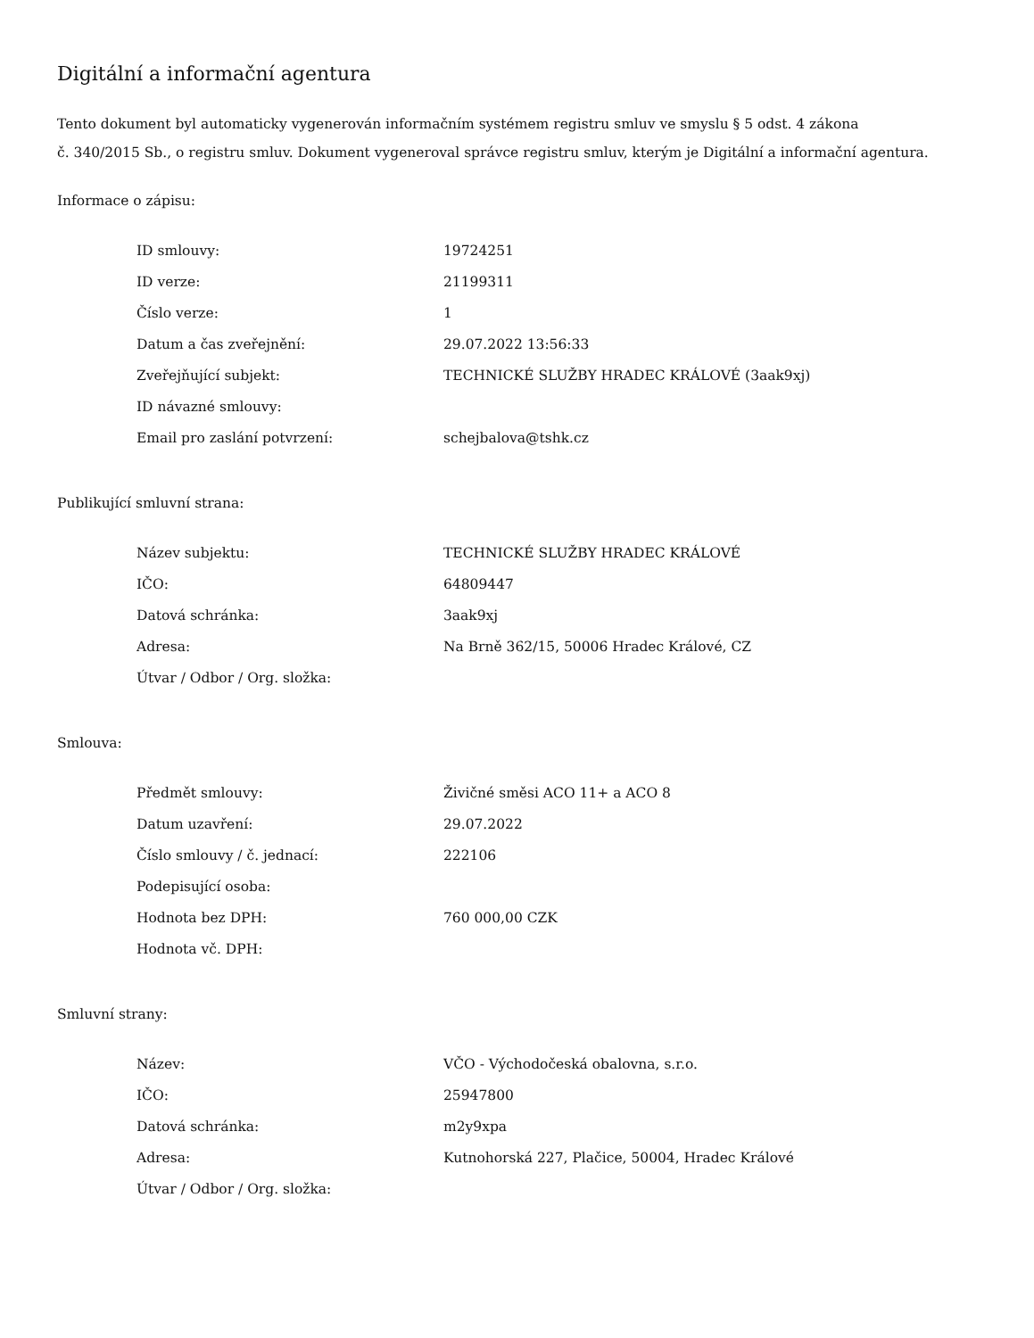Digitální a informační agentura
Tento dokument byl automaticky vygenerován informačním systémem registru smluv ve smyslu § 5 odst. 4 zákona
č. 340/2015 Sb., o registru smluv. Dokument vygeneroval správce registru smluv, kterým je Digitální a informační agentura.
Informace o zápisu:
| ID smlouvy: | 19724251 |
| ID verze: | 21199311 |
| Číslo verze: | 1 |
| Datum a čas zveřejnění: | 29.07.2022 13:56:33 |
| Zveřejňující subjekt: | TECHNICKÉ SLUŽBY HRADEC KRÁLOVÉ (3aak9xj) |
| ID návazné smlouvy: | |
| Email pro zaslání potvrzení: | schejbalova@tshk.cz |
Publikující smluvní strana:
| Název subjektu: | TECHNICKÉ SLUŽBY HRADEC KRÁLOVÉ |
| IČO: | 64809447 |
| Datová schránka: | 3aak9xj |
| Adresa: | Na Brně 362/15, 50006 Hradec Králové, CZ |
| Útvar / Odbor / Org. složka: | |
Smlouva:
| Předmět smlouvy: | Živičné směsi ACO 11+ a ACO 8 |
| Datum uzavření: | 29.07.2022 |
| Číslo smlouvy / č. jednací: | 222106 |
| Podepisující osoba: | |
| Hodnota bez DPH: | 760 000,00 CZK |
| Hodnota vč. DPH: | |
Smluvní strany:
| Název: | VČO - Východočeská obalovna, s.r.o. |
| IČO: | 25947800 |
| Datová schránka: | m2y9xpa |
| Adresa: | Kutnohorská 227, Plačice, 50004, Hradec Králové |
| Útvar / Odbor / Org. složka: | |